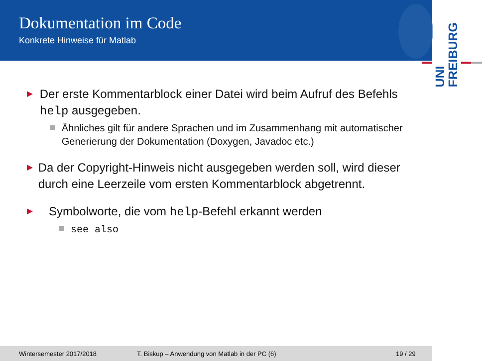Dokumentation im Code
Konkrete Hinweise für Matlab
UNI
FREIBURG
►
Der erste Kommentarblock einer Datei wird beim Aufruf des Befehls help ausgegeben.
Ähnliches gilt für andere Sprachen und im Zusammenhang mit automatischer Generierung der Dokumentation (Doxygen, Javadoc etc.)
►
Da der Copyright-Hinweis nicht ausgegeben werden soll, wird dieser durch eine Leerzeile vom ersten Kommentarblock abgetrennt.
►
Symbolworte, die vom help-Befehl erkannt werden
see also
Wintersemester 2017/2018 T. Biskup – Anwendung von Matlab in der PC (6) 19 / 29